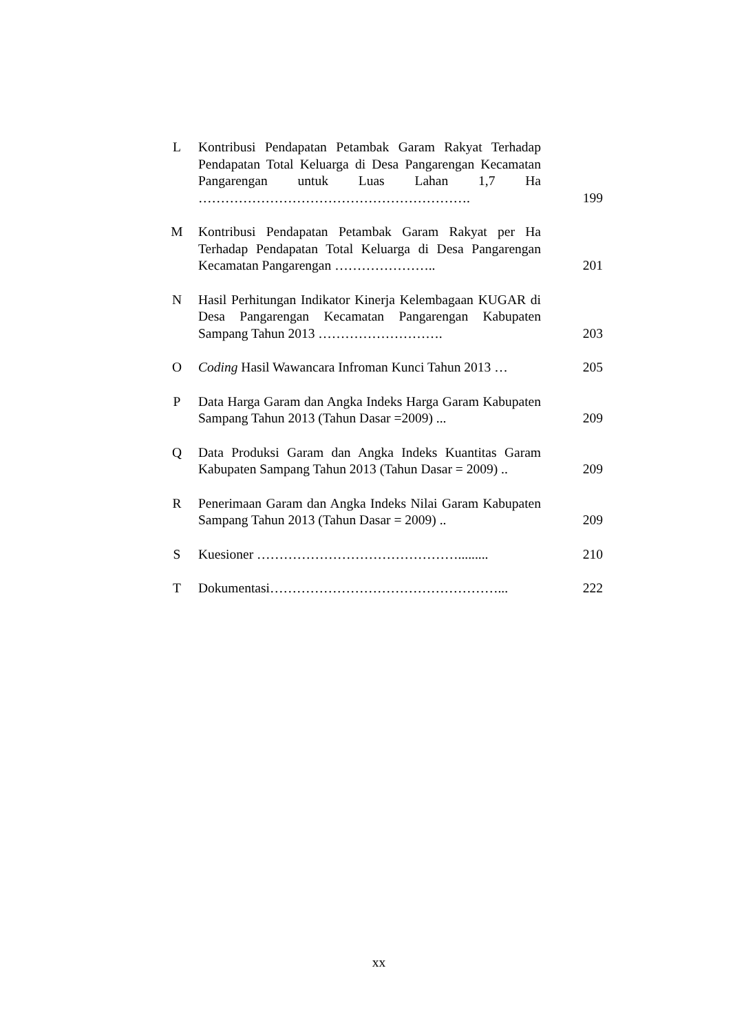| L | Kontribusi Pendapatan Petambak Garam Rakyat Terhadap Pendapatan Total Keluarga di Desa Pangarengan Kecamatan Pangarengan untuk Luas Lahan 1,7 Ha ……………………………………………………. | 199 |
| M | Kontribusi Pendapatan Petambak Garam Rakyat per Ha Terhadap Pendapatan Total Keluarga di Desa Pangarengan Kecamatan Pangarengan ………………….. | 201 |
| N | Hasil Perhitungan Indikator Kinerja Kelembagaan KUGAR di Desa Pangarengan Kecamatan Pangarengan Kabupaten Sampang Tahun 2013 ………………………. | 203 |
| O | Coding Hasil Wawancara Infroman Kunci Tahun 2013 … | 205 |
| P | Data Harga Garam dan Angka Indeks Harga Garam Kabupaten Sampang Tahun 2013 (Tahun Dasar =2009) ... | 209 |
| Q | Data Produksi Garam dan Angka Indeks Kuantitas Garam Kabupaten Sampang Tahun 2013 (Tahun Dasar = 2009) .. | 209 |
| R | Penerimaan Garam dan Angka Indeks Nilai Garam Kabupaten Sampang Tahun 2013 (Tahun Dasar = 2009) .. | 209 |
| S | Kuesioner ………………………………………......... | 210 |
| T | Dokumentasi……………………………………………... | 222 |
xx